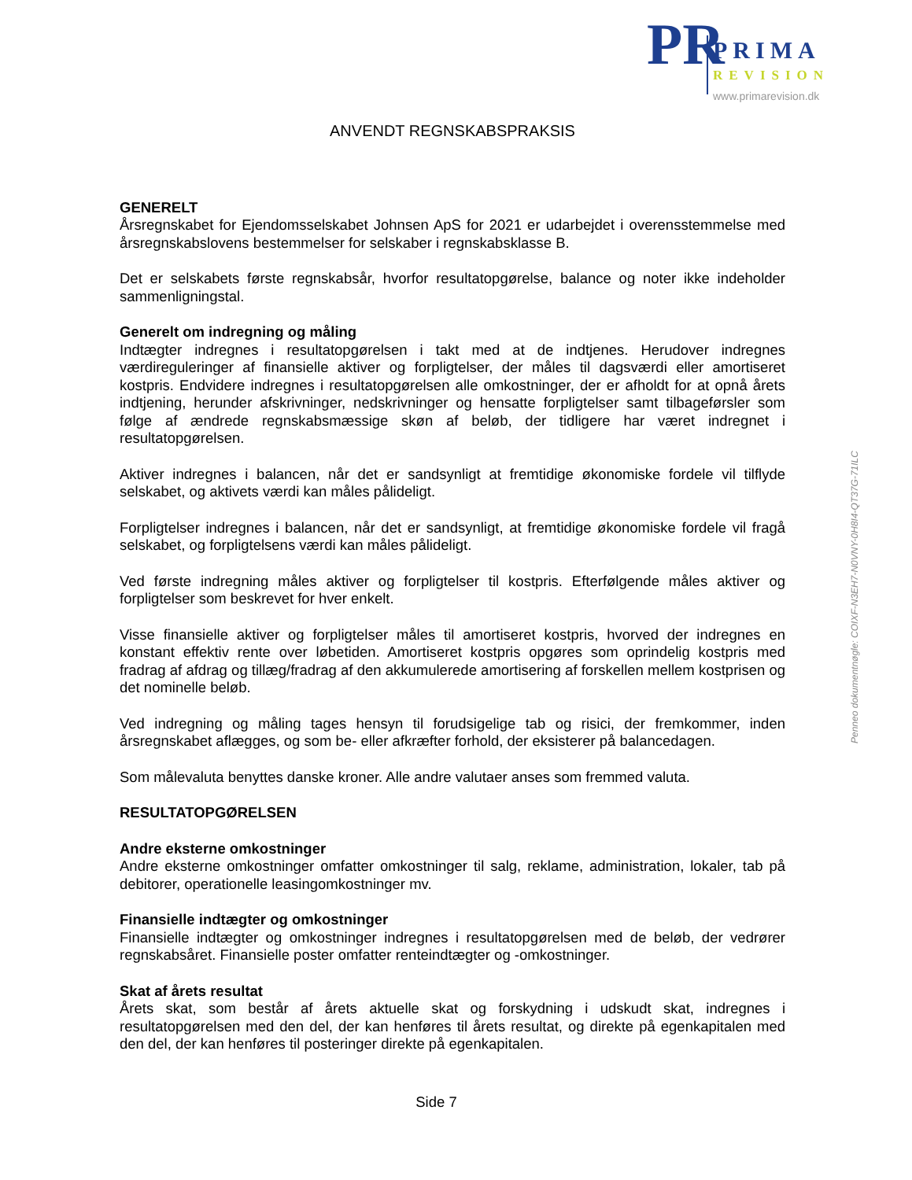PR PRIMA
REVISION
www.primarevision.dk
ANVENDT REGNSKABSPRAKSIS
GENERELT
Årsregnskabet for Ejendomsselskabet Johnsen ApS for 2021 er udarbejdet i overensstemmelse med årsregnskabslovens bestemmelser for selskaber i regnskabsklasse B.
Det er selskabets første regnskabsår, hvorfor resultatopgørelse, balance og noter ikke indeholder sammenligningstal.
Generelt om indregning og måling
Indtægter indregnes i resultatopgørelsen i takt med at de indtjenes. Herudover indregnes værdireguleringer af finansielle aktiver og forpligtelser, der måles til dagsværdi eller amortiseret kostpris. Endvidere indregnes i resultatopgørelsen alle omkostninger, der er afholdt for at opnå årets indtjening, herunder afskrivninger, nedskrivninger og hensatte forpligtelser samt tilbageførsler som følge af ændrede regnskabsmæssige skøn af beløb, der tidligere har været indregnet i resultatopgørelsen.
Aktiver indregnes i balancen, når det er sandsynligt at fremtidige økonomiske fordele vil tilflyde selskabet, og aktivets værdi kan måles pålideligt.
Forpligtelser indregnes i balancen, når det er sandsynligt, at fremtidige økonomiske fordele vil fragå selskabet, og forpligtelsens værdi kan måles pålideligt.
Ved første indregning måles aktiver og forpligtelser til kostpris. Efterfølgende måles aktiver og forpligtelser som beskrevet for hver enkelt.
Visse finansielle aktiver og forpligtelser måles til amortiseret kostpris, hvorved der indregnes en konstant effektiv rente over løbetiden. Amortiseret kostpris opgøres som oprindelig kostpris med fradrag af afdrag og tillæg/fradrag af den akkumulerede amortisering af forskellen mellem kostprisen og det nominelle beløb.
Ved indregning og måling tages hensyn til forudsigelige tab og risici, der fremkommer, inden årsregnskabet aflægges, og som be- eller afkræfter forhold, der eksisterer på balancedagen.
Som målevaluta benyttes danske kroner. Alle andre valutaer anses som fremmed valuta.
RESULTATOPGØRELSEN
Andre eksterne omkostninger
Andre eksterne omkostninger omfatter omkostninger til salg, reklame, administration, lokaler, tab på debitorer, operationelle leasingomkostninger mv.
Finansielle indtægter og omkostninger
Finansielle indtægter og omkostninger indregnes i resultatopgørelsen med de beløb, der vedrører regnskabsåret. Finansielle poster omfatter renteindtægter og -omkostninger.
Skat af årets resultat
Årets skat, som består af årets aktuelle skat og forskydning i udskudt skat, indregnes i resultatopgørelsen med den del, der kan henføres til årets resultat, og direkte på egenkapitalen med den del, der kan henføres til posteringer direkte på egenkapitalen.
Penneo dokumentnøgle: COIXF-N3EH7-N0VNY-0H8I4-QT37G-71ILC
Side 7